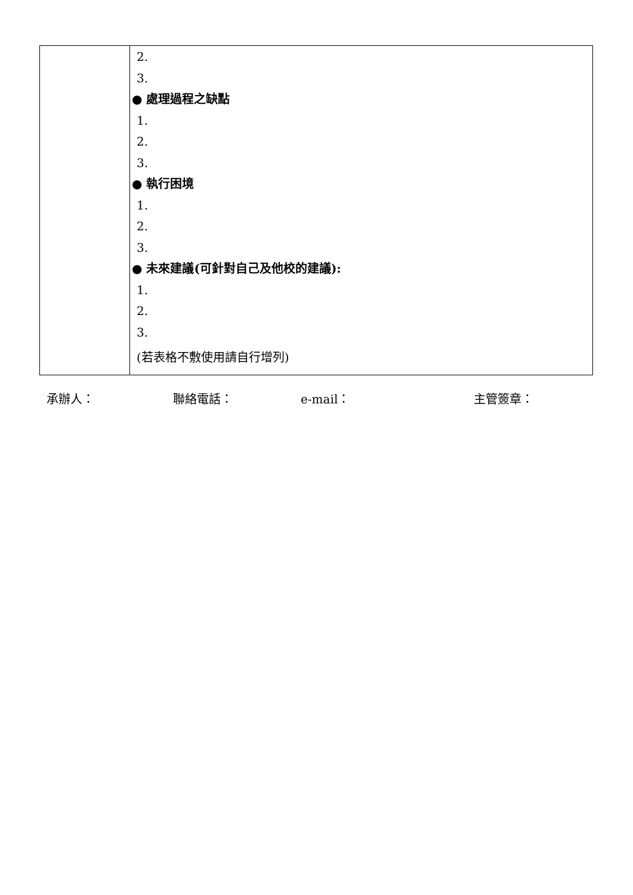| | 2. 3. ● 處理過程之缺點 1. 2. 3. ● 執行困境 1. 2. 3. ● 未來建議(可針對自己及他校的建議): 1. 2. 3. (若表格不敷使用請自行增列) |
承辦人： 聯絡電話： e-mail： 主管簽章：